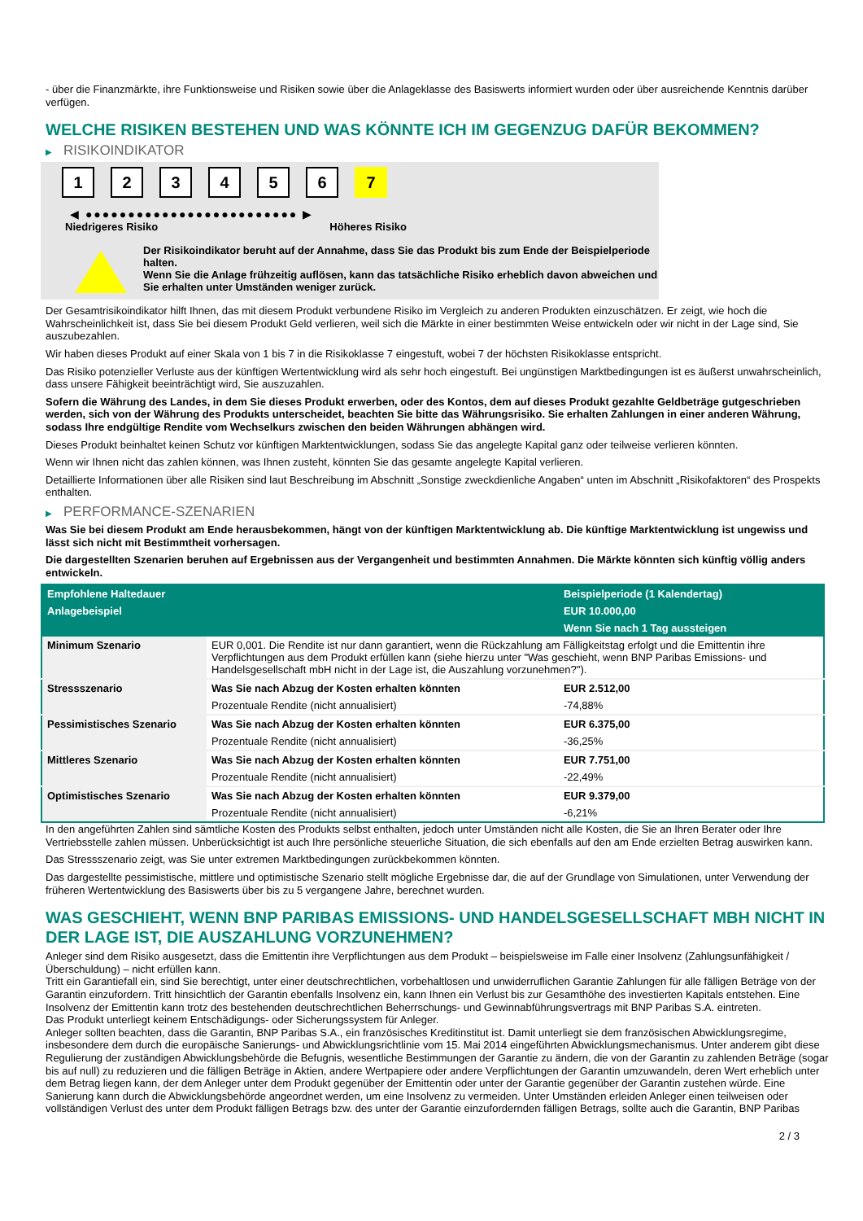- über die Finanzmärkte, ihre Funktionsweise und Risiken sowie über die Anlageklasse des Basiswerts informiert wurden oder über ausreichende Kenntnis darüber verfügen.
WELCHE RISIKEN BESTEHEN UND WAS KÖNNTE ICH IM GEGENZUG DAFÜR BEKOMMEN?
▶ RISIKOINDIKATOR
1 2 3 4 5 6 7
◀ ●●●●●●●●●●●●●●●●●●●●●●●●● ▶
Niedrigeres Risiko Höheres Risiko
Der Risikoindikator beruht auf der Annahme, dass Sie das Produkt bis zum Ende der Beispielperiode halten.
Wenn Sie die Anlage frühzeitig auflösen, kann das tatsächliche Risiko erheblich davon abweichen und Sie erhalten unter Umständen weniger zurück.
Der Gesamtrisikoindikator hilft Ihnen, das mit diesem Produkt verbundene Risiko im Vergleich zu anderen Produkten einzuschätzen. Er zeigt, wie hoch die Wahrscheinlichkeit ist, dass Sie bei diesem Produkt Geld verlieren, weil sich die Märkte in einer bestimmten Weise entwickeln oder wir nicht in der Lage sind, Sie auszubezahlen.
Wir haben dieses Produkt auf einer Skala von 1 bis 7 in die Risikoklasse 7 eingestuft, wobei 7 der höchsten Risikoklasse entspricht.
Das Risiko potenzieller Verluste aus der künftigen Wertentwicklung wird als sehr hoch eingestuft. Bei ungünstigen Marktbedingungen ist es äußerst unwahrscheinlich, dass unsere Fähigkeit beeinträchtigt wird, Sie auszuzahlen.
Sofern die Währung des Landes, in dem Sie dieses Produkt erwerben, oder des Kontos, dem auf dieses Produkt gezahlte Geldbeträge gutgeschrieben werden, sich von der Währung des Produkts unterscheidet, beachten Sie bitte das Währungsrisiko. Sie erhalten Zahlungen in einer anderen Währung, sodass Ihre endgültige Rendite vom Wechselkurs zwischen den beiden Währungen abhängen wird.
Dieses Produkt beinhaltet keinen Schutz vor künftigen Marktentwicklungen, sodass Sie das angelegte Kapital ganz oder teilweise verlieren könnten.
Wenn wir Ihnen nicht das zahlen können, was Ihnen zusteht, könnten Sie das gesamte angelegte Kapital verlieren.
Detaillierte Informationen über alle Risiken sind laut Beschreibung im Abschnitt „Sonstige zweckdienliche Angaben“ unten im Abschnitt „Risikofaktoren“ des Prospekts enthalten.
▶ PERFORMANCE-SZENARIEN
Was Sie bei diesem Produkt am Ende herausbekommen, hängt von der künftigen Marktentwicklung ab. Die künftige Marktentwicklung ist ungewiss und lässt sich nicht mit Bestimmtheit vorhersagen.
Die dargestellten Szenarien beruhen auf Ergebnissen aus der Vergangenheit und bestimmten Annahmen. Die Märkte könnten sich künftig völlig anders entwickeln.
| Empfohlene Haltedauer | | Beispielperiode (1 Kalendertag) |
| --- | --- | --- |
| Anlagebeispiel | | EUR 10.000,00 |
| | | Wenn Sie nach 1 Tag aussteigen |
| Minimum Szenario | EUR 0,001. Die Rendite ist nur dann garantiert, wenn die Rückzahlung am Fälligkeitstag erfolgt und die Emittentin ihre Verpflichtungen aus dem Produkt erfüllen kann (siehe hierzu unter "Was geschieht, wenn BNP Paribas Emissions- und Handelsgesellschaft mbH nicht in der Lage ist, die Auszahlung vorzunehmen?"). | |
| Stressszenario | Was Sie nach Abzug der Kosten erhalten könnten | EUR 2.512,00 |
| | Prozentuale Rendite (nicht annualisiert) | -74,88% |
| Pessimistisches Szenario | Was Sie nach Abzug der Kosten erhalten könnten | EUR 6.375,00 |
| | Prozentuale Rendite (nicht annualisiert) | -36,25% |
| Mittleres Szenario | Was Sie nach Abzug der Kosten erhalten könnten | EUR 7.751,00 |
| | Prozentuale Rendite (nicht annualisiert) | -22,49% |
| Optimistisches Szenario | Was Sie nach Abzug der Kosten erhalten könnten | EUR 9.379,00 |
| | Prozentuale Rendite (nicht annualisiert) | -6,21% |
In den angeführten Zahlen sind sämtliche Kosten des Produkts selbst enthalten, jedoch unter Umständen nicht alle Kosten, die Sie an Ihren Berater oder Ihre Vertriebsstelle zahlen müssen. Unberücksichtigt ist auch Ihre persönliche steuerliche Situation, die sich ebenfalls auf den am Ende erzielten Betrag auswirken kann.
Das Stressszenario zeigt, was Sie unter extremen Marktbedingungen zurückbekommen könnten.
Das dargestellte pessimistische, mittlere und optimistische Szenario stellt mögliche Ergebnisse dar, die auf der Grundlage von Simulationen, unter Verwendung der früheren Wertentwicklung des Basiswerts über bis zu 5 vergangene Jahre, berechnet wurden.
WAS GESCHIEHT, WENN BNP PARIBAS EMISSIONS- UND HANDELSGESELLSCHAFT MBH NICHT IN DER LAGE IST, DIE AUSZAHLUNG VORZUNEHMEN?
Anleger sind dem Risiko ausgesetzt, dass die Emittentin ihre Verpflichtungen aus dem Produkt – beispielsweise im Falle einer Insolvenz (Zahlungsunfähigkeit / Überschuldung) – nicht erfüllen kann.
Tritt ein Garantiefall ein, sind Sie berechtigt, unter einer deutschrechtlichen, vorbehaltlosen und unwiderruflichen Garantie Zahlungen für alle fälligen Beträge von der Garantin einzufordern. Tritt hinsichtlich der Garantin ebenfalls Insolvenz ein, kann Ihnen ein Verlust bis zur Gesamthöhe des investierten Kapitals entstehen. Eine Insolvenz der Emittentin kann trotz des bestehenden deutschrechtlichen Beherrschungs- und Gewinnabführungsvertrags mit BNP Paribas S.A. eintreten.
Das Produkt unterliegt keinem Entschädigungs- oder Sicherungssystem für Anleger.
Anleger sollten beachten, dass die Garantin, BNP Paribas S.A., ein französisches Kreditinstitut ist. Damit unterliegt sie dem französischen Abwicklungsregime, insbesondere dem durch die europäische Sanierungs- und Abwicklungsrichtlinie vom 15. Mai 2014 eingeführten Abwicklungsmechanismus. Unter anderem gibt diese Regulierung der zuständigen Abwicklungsbehörde die Befugnis, wesentliche Bestimmungen der Garantie zu ändern, die von der Garantin zu zahlenden Beträge (sogar bis auf null) zu reduzieren und die fälligen Beträge in Aktien, andere Wertpapiere oder andere Verpflichtungen der Garantin umzuwandeln, deren Wert erheblich unter dem Betrag liegen kann, der dem Anleger unter dem Produkt gegenüber der Emittentin oder unter der Garantie gegenüber der Garantin zustehen würde. Eine Sanierung kann durch die Abwicklungsbehörde angeordnet werden, um eine Insolvenz zu vermeiden. Unter Umständen erleiden Anleger einen teilweisen oder vollständigen Verlust des unter dem Produkt fälligen Betrags bzw. des unter der Garantie einzufordernden fälligen Betrags, sollte auch die Garantin, BNP Paribas
2 / 3